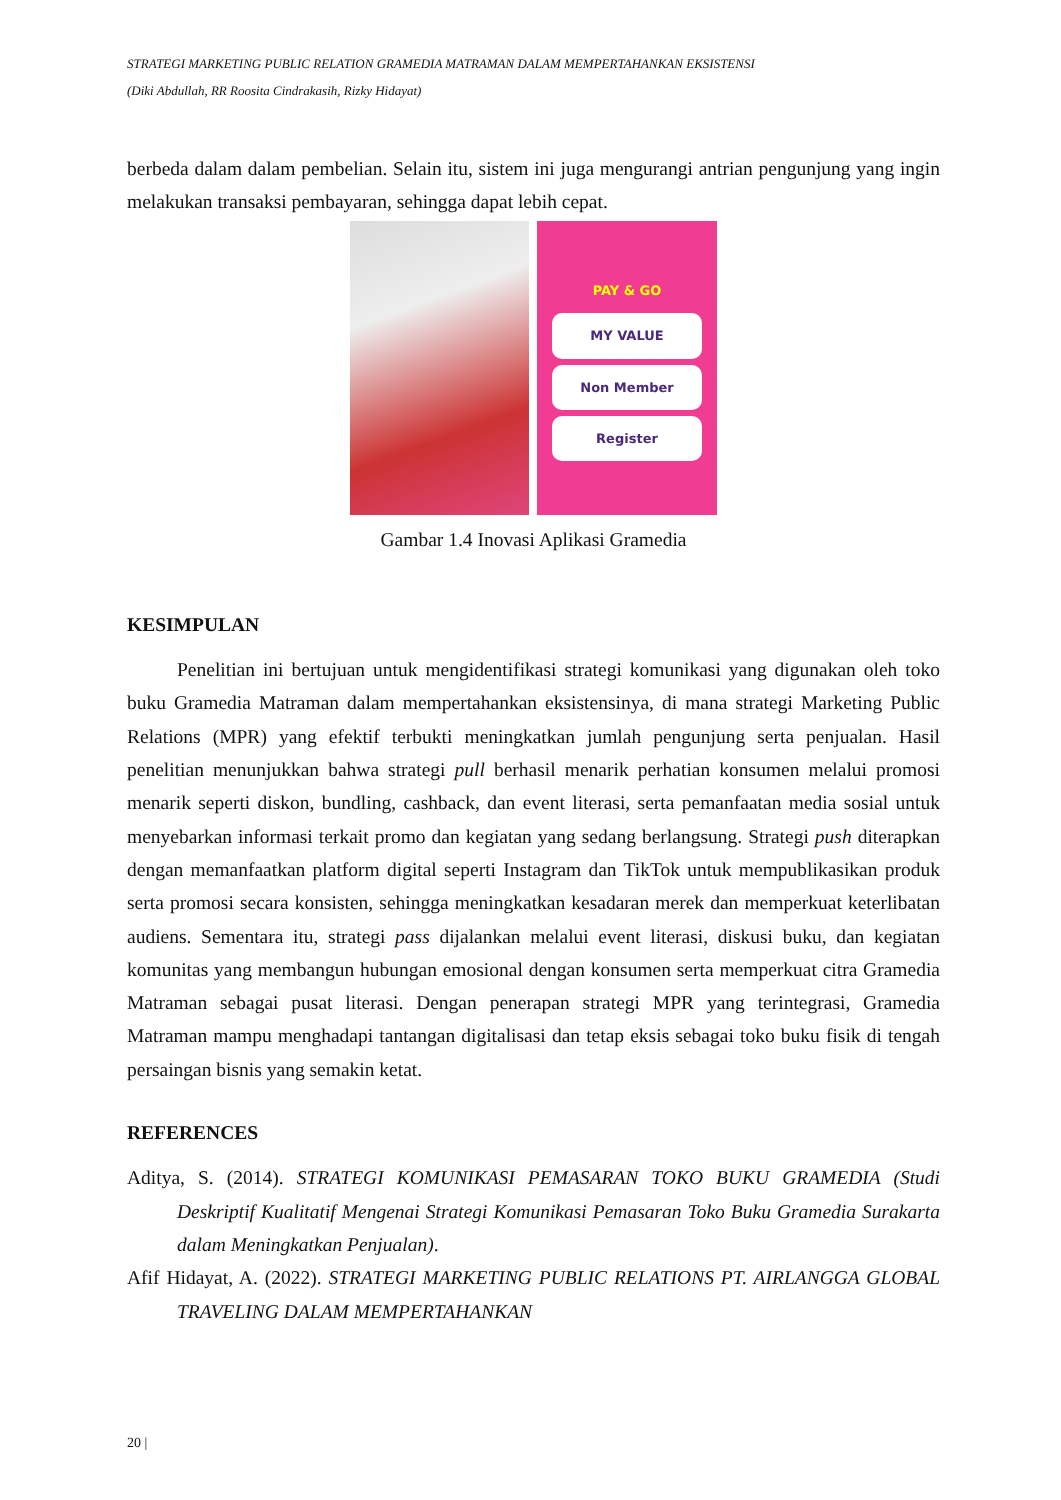STRATEGI MARKETING PUBLIC RELATION GRAMEDIA MATRAMAN DALAM MEMPERTAHANKAN EKSISTENSI
(Diki Abdullah, RR Roosita Cindrakasih, Rizky Hidayat)
berbeda dalam dalam pembelian. Selain itu, sistem ini juga mengurangi antrian pengunjung yang ingin melakukan transaksi pembayaran, sehingga dapat lebih cepat.
PAY & GO
MY VALUE
Non Member
Register
Gambar 1.4 Inovasi Aplikasi Gramedia
KESIMPULAN
Penelitian ini bertujuan untuk mengidentifikasi strategi komunikasi yang digunakan oleh toko buku Gramedia Matraman dalam mempertahankan eksistensinya, di mana strategi Marketing Public Relations (MPR) yang efektif terbukti meningkatkan jumlah pengunjung serta penjualan. Hasil penelitian menunjukkan bahwa strategi pull berhasil menarik perhatian konsumen melalui promosi menarik seperti diskon, bundling, cashback, dan event literasi, serta pemanfaatan media sosial untuk menyebarkan informasi terkait promo dan kegiatan yang sedang berlangsung. Strategi push diterapkan dengan memanfaatkan platform digital seperti Instagram dan TikTok untuk mempublikasikan produk serta promosi secara konsisten, sehingga meningkatkan kesadaran merek dan memperkuat keterlibatan audiens. Sementara itu, strategi pass dijalankan melalui event literasi, diskusi buku, dan kegiatan komunitas yang membangun hubungan emosional dengan konsumen serta memperkuat citra Gramedia Matraman sebagai pusat literasi. Dengan penerapan strategi MPR yang terintegrasi, Gramedia Matraman mampu menghadapi tantangan digitalisasi dan tetap eksis sebagai toko buku fisik di tengah persaingan bisnis yang semakin ketat.
REFERENCES
Aditya, S. (2014). STRATEGI KOMUNIKASI PEMASARAN TOKO BUKU GRAMEDIA (Studi Deskriptif Kualitatif Mengenai Strategi Komunikasi Pemasaran Toko Buku Gramedia Surakarta dalam Meningkatkan Penjualan).
Afif Hidayat, A. (2022). STRATEGI MARKETING PUBLIC RELATIONS PT. AIRLANGGA GLOBAL TRAVELING DALAM MEMPERTAHANKAN
20 |